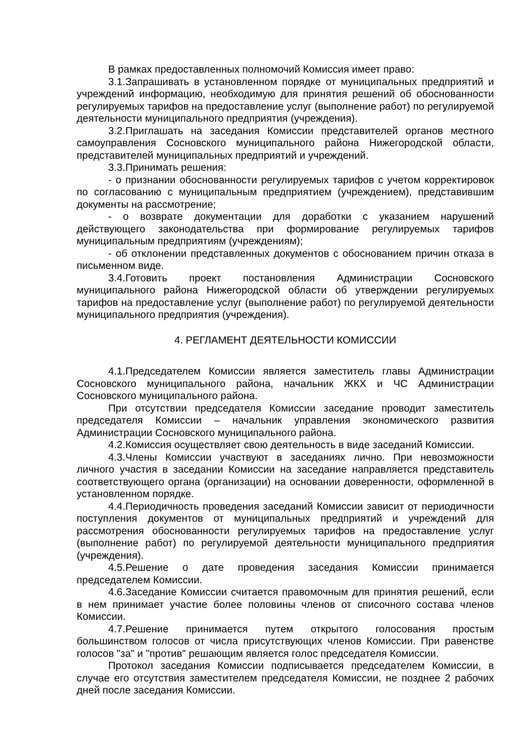В рамках предоставленных полномочий Комиссия имеет право:
3.1.Запрашивать в установленном порядке от муниципальных предприятий и учреждений информацию, необходимую для принятия решений об обоснованности регулируемых тарифов на предоставление услуг (выполнение работ) по регулируемой деятельности муниципального предприятия (учреждения).
3.2.Приглашать на заседания Комиссии представителей органов местного самоуправления Сосновского муниципального района Нижегородской области, представителей муниципальных предприятий и учреждений.
3.3.Принимать решения:
- о признании обоснованности регулируемых тарифов с учетом корректировок по согласованию с муниципальным предприятием (учреждением), представившим документы на рассмотрение;
- о возврате документации для доработки с указанием нарушений действующего законодательства при формирование регулируемых тарифов муниципальным предприятиям (учреждениям);
- об отклонении представленных документов с обоснованием причин отказа в письменном виде.
3.4.Готовить проект постановления Администрации Сосновского муниципального района Нижегородской области об утверждении регулируемых тарифов на предоставление услуг (выполнение работ) по регулируемой деятельности муниципального предприятия (учреждения).
4. РЕГЛАМЕНТ ДЕЯТЕЛЬНОСТИ КОМИССИИ
4.1.Председателем Комиссии является заместитель главы Администрации Сосновского муниципального района, начальник ЖКХ и ЧС Администрации Сосновского муниципального района.
При отсутствии председателя Комиссии заседание проводит заместитель председателя Комиссии – начальник управления экономического развития Администрации Сосновского муниципального района.
4.2.Комиссия осуществляет свою деятельность в виде заседаний Комиссии.
4.3.Члены Комиссии участвуют в заседаниях лично. При невозможности личного участия в заседании Комиссии на заседание направляется представитель соответствующего органа (организации) на основании доверенности, оформленной в установленном порядке.
4.4.Периодичность проведения заседаний Комиссии зависит от периодичности поступления документов от муниципальных предприятий и учреждений для рассмотрения обоснованности регулируемых тарифов на предоставление услуг (выполнение работ) по регулируемой деятельности муниципального предприятия (учреждения).
4.5.Решение о дате проведения заседания Комиссии принимается председателем Комиссии.
4.6.Заседание Комиссии считается правомочным для принятия решений, если в нем принимает участие более половины членов от списочного состава членов Комиссии.
4.7.Решение принимается путем открытого голосования простым большинством голосов от числа присутствующих членов Комиссии. При равенстве голосов "за" и "против" решающим является голос председателя Комиссии.
Протокол заседания Комиссии подписывается председателем Комиссии, в случае его отсутствия заместителем председателя Комиссии, не позднее 2 рабочих дней после заседания Комиссии.